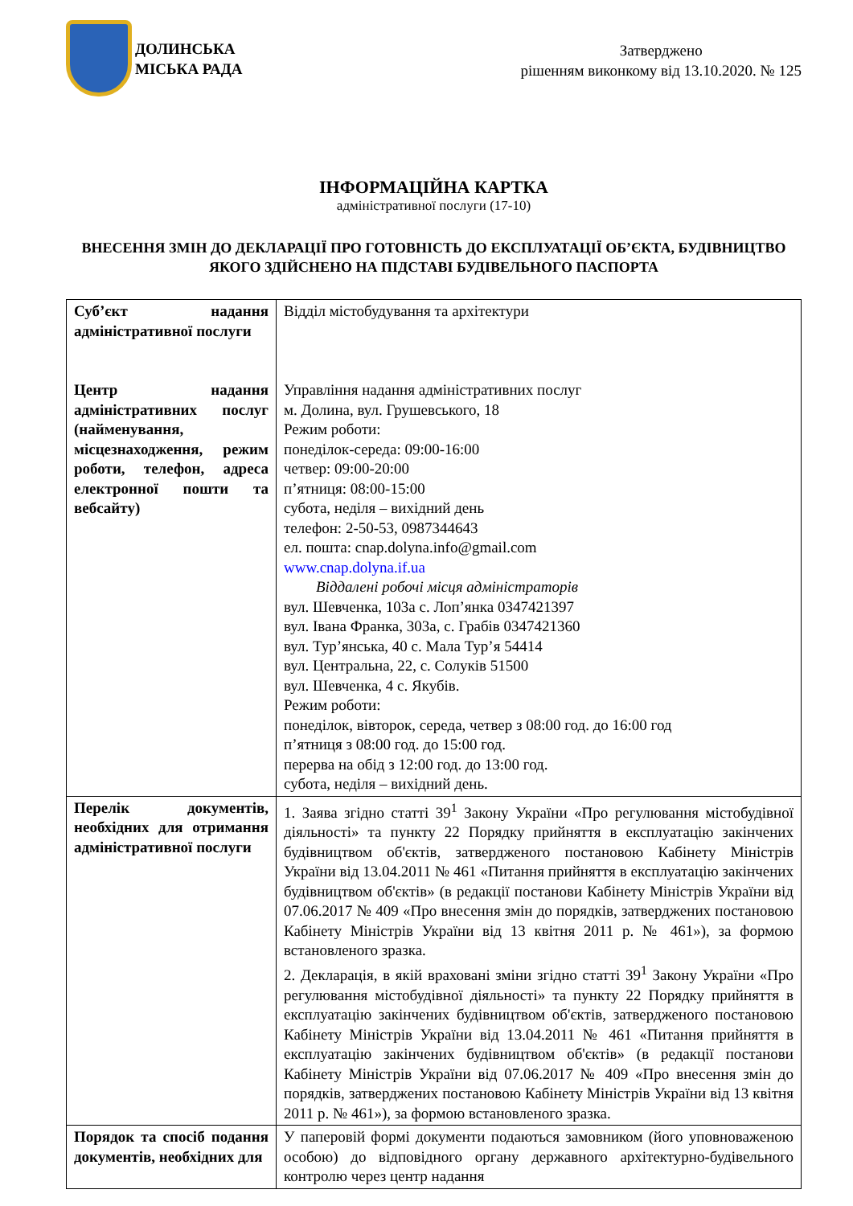ДОЛИНСЬКА
МІСЬКА РАДА
Затверджено
рішенням виконкому від 13.10.2020. № 125
ІНФОРМАЦІЙНА КАРТКА
адміністративної послуги (17-10)
ВНЕСЕННЯ ЗМІН ДО ДЕКЛАРАЦІЇ ПРО ГОТОВНІСТЬ ДО ЕКСПЛУАТАЦІЇ ОБ’ЄКТА, БУДІВНИЦТВО ЯКОГО ЗДІЙСНЕНО НА ПІДСТАВІ БУДІВЕЛЬНОГО ПАСПОРТА
| Суб’єкт надання адміністративної послуги Центр надання адміністративних послуг (найменування, місцезнаходження, режим роботи, телефон, адреса електронної пошти та вебсайту) | Відділ містобудування та архітектури Управління надання адміністративних послуг м. Долина, вул. Грушевського, 18 Режим роботи: понеділок-середа: 09:00-16:00 четвер: 09:00-20:00 п’ятниця: 08:00-15:00 субота, неділя – вихідний день телефон: 2-50-53, 0987344643 ел. пошта: cnap.dolyna.info@gmail.com www.cnap.dolyna.if.ua Віддалені робочі місця адміністраторів вул. Шевченка, 103а с. Лоп’янка 0347421397 вул. Івана Франка, 303а, с. Грабів 0347421360 вул. Тур’янська, 40 с. Мала Тур’я 54414 вул. Центральна, 22, с. Солуків 51500 вул. Шевченка, 4 с. Якубів. Режим роботи: понеділок, вівторок, середа, четвер з 08:00 год. до 16:00 год п’ятниця з 08:00 год. до 15:00 год. перерва на обід з 12:00 год. до 13:00 год. субота, неділя – вихідний день. |
| Перелік документів, необхідних для отримання адміністративної послуги | 1. Заява згідно статті 39<sup>1</sup> Закону України «Про регулювання містобудівної діяльності» та пункту 22 Порядку прийняття в експлуатацію закінчених будівництвом об'єктів, затвердженого постановою Кабінету Міністрів України від 13.04.2011 № 461 «Питання прийняття в експлуатацію закінчених будівництвом об'єктів» (в редакції постанови Кабінету Міністрів України від 07.06.2017 № 409 «Про внесення змін до порядків, затверджених постановою Кабінету Міністрів України від 13 квітня 2011 р. № 461»), за формою встановленого зразка. 2. Декларація, в якій враховані зміни згідно статті 39<sup>1</sup> Закону України «Про регулювання містобудівної діяльності» та пункту 22 Порядку прийняття в експлуатацію закінчених будівництвом об'єктів, затвердженого постановою Кабінету Міністрів України від 13.04.2011 № 461 «Питання прийняття в експлуатацію закінчених будівництвом об'єктів» (в редакції постанови Кабінету Міністрів України від 07.06.2017 № 409 «Про внесення змін до порядків, затверджених постановою Кабінету Міністрів України від 13 квітня 2011 р. № 461»), за формою встановленого зразка. |
| Порядок та спосіб подання документів, необхідних для | У паперовій формі документи подаються замовником (його уповноваженою особою) до відповідного органу державного архітектурно-будівельного контролю через центр надання |